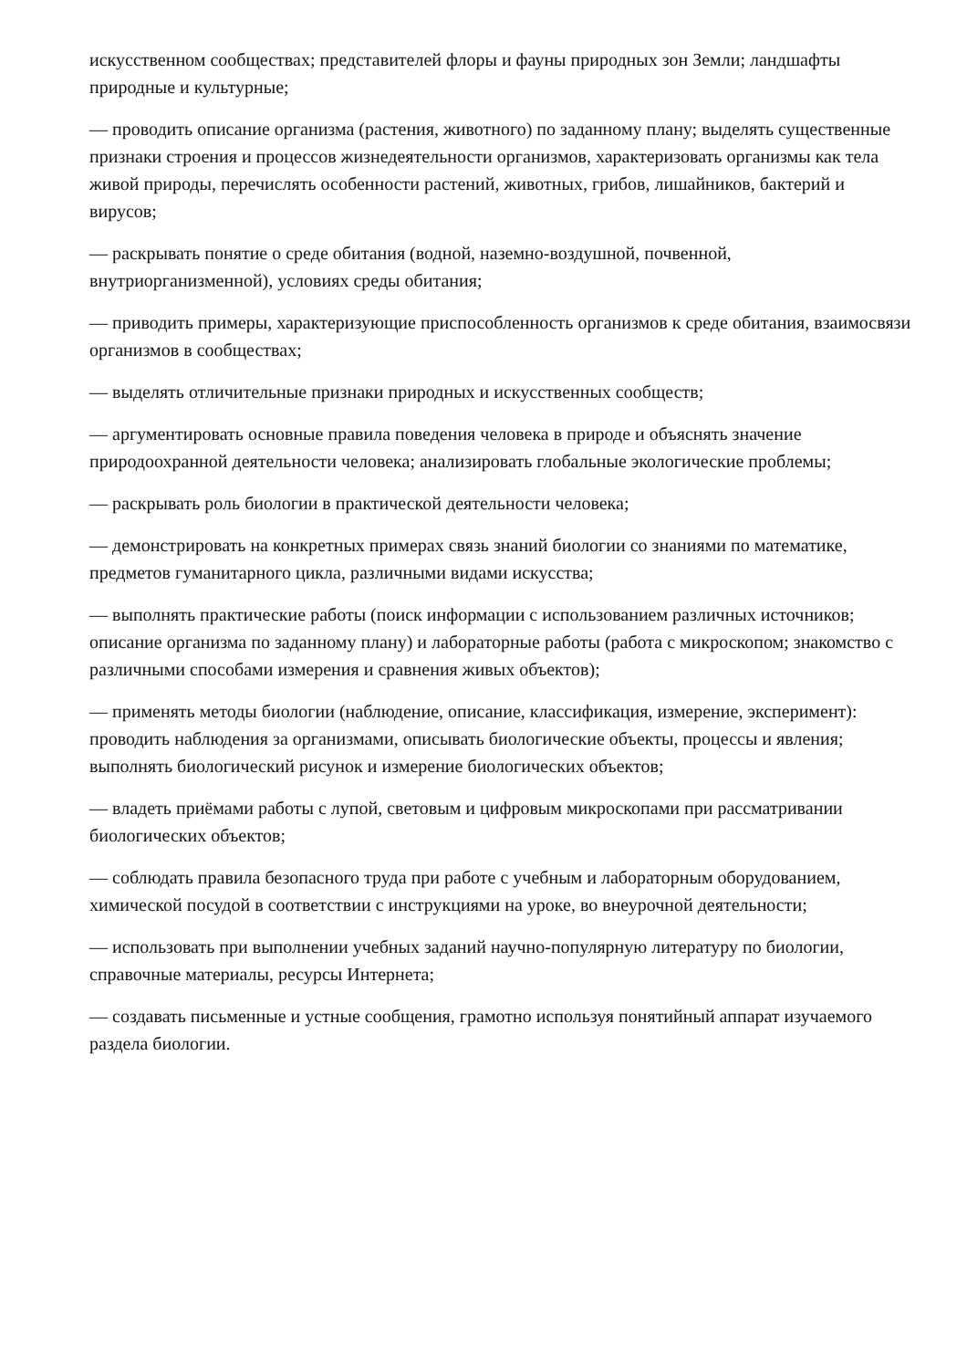искусственном сообществах; представителей флоры и фауны природных зон Земли; ландшафты природные и культурные;
— проводить описание организма (растения, животного) по заданному плану; выделять существенные признаки строения и процессов жизнедеятельности организмов, характеризовать организмы как тела живой природы, перечислять особенности растений, животных, грибов, лишайников, бактерий и вирусов;
— раскрывать понятие о среде обитания (водной, наземно-воздушной, почвенной, внутриорганизменной), условиях среды обитания;
— приводить примеры, характеризующие приспособленность организмов к среде обитания, взаимосвязи организмов в сообществах;
— выделять отличительные признаки природных и искусственных сообществ;
— аргументировать основные правила поведения человека в природе и объяснять значение природоохранной деятельности человека; анализировать глобальные экологические проблемы;
— раскрывать роль биологии в практической деятельности человека;
— демонстрировать на конкретных примерах связь знаний биологии со знаниями по математике, предметов гуманитарного цикла, различными видами искусства;
— выполнять практические работы (поиск информации с использованием различных источников; описание организма по заданному плану) и лабораторные работы (работа с микроскопом; знакомство с различными способами измерения и сравнения живых объектов);
— применять методы биологии (наблюдение, описание, классификация, измерение, эксперимент): проводить наблюдения за организмами, описывать биологические объекты, процессы и явления; выполнять биологический рисунок и измерение биологических объектов;
— владеть приёмами работы с лупой, световым и цифровым микроскопами при рассматривании биологических объектов;
— соблюдать правила безопасного труда при работе с учебным и лабораторным оборудованием, химической посудой в соответствии с инструкциями на уроке, во внеурочной деятельности;
— использовать при выполнении учебных заданий научно-популярную литературу по биологии, справочные материалы, ресурсы Интернета;
— создавать письменные и устные сообщения, грамотно используя понятийный аппарат изучаемого раздела биологии.